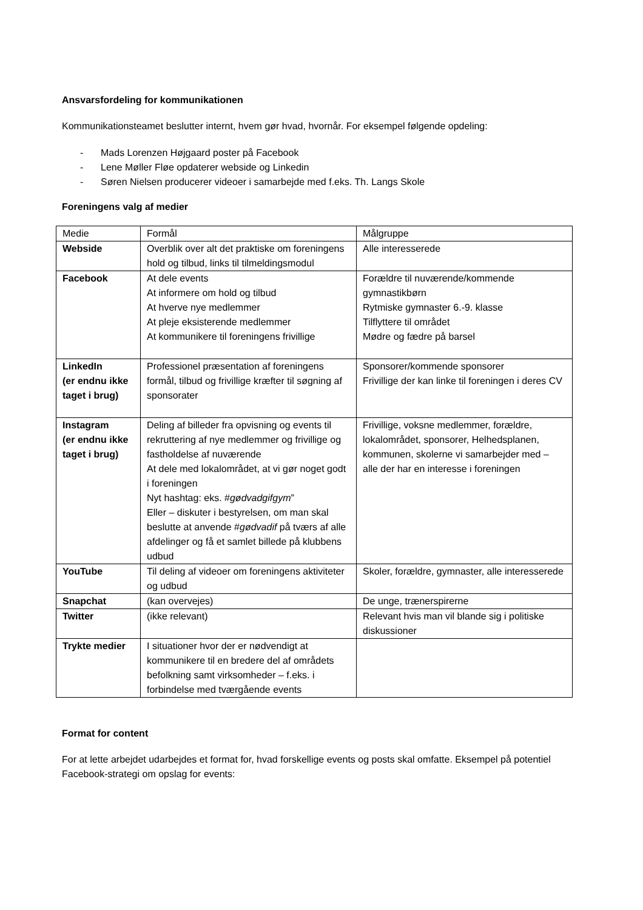Ansvarsfordeling for kommunikationen
Kommunikationsteamet beslutter internt, hvem gør hvad, hvornår. For eksempel følgende opdeling:
- Mads Lorenzen Højgaard poster på Facebook
- Lene Møller Fløe opdaterer webside og Linkedin
- Søren Nielsen producerer videoer i samarbejde med f.eks. Th. Langs Skole
Foreningens valg af medier
| Medie | Formål | Målgruppe |
| Webside | Overblik over alt det praktiske om foreningens hold og tilbud, links til tilmeldingsmodul | Alle interesserede |
| Facebook | At dele events At informere om hold og tilbud At hverve nye medlemmer At pleje eksisterende medlemmer At kommunikere til foreningens frivillige | Forældre til nuværende/kommende gymnastikbørn Rytmiske gymnaster 6.-9. klasse Tilflyttere til området Mødre og fædre på barsel |
| LinkedIn (er endnu ikke taget i brug) | Professionel præsentation af foreningens formål, tilbud og frivillige kræfter til søgning af sponsorater | Sponsorer/kommende sponsorer Frivillige der kan linke til foreningen i deres CV |
| Instagram (er endnu ikke taget i brug) | Deling af billeder fra opvisning og events til rekruttering af nye medlemmer og frivillige og fastholdelse af nuværende At dele med lokalområdet, at vi gør noget godt i foreningen Nyt hashtag: eks. # gødvadgifgym ” Eller – diskuter i bestyrelsen, om man skal beslutte at anvende # gødvadif på tværs af alle afdelinger og få et samlet billede på klubbens udbud | Frivillige, voksne medlemmer, forældre, lokalområdet, sponsorer, Helhedsplanen, kommunen, skolerne vi samarbejder med – alle der har en interesse i foreningen |
| YouTube | Til deling af videoer om foreningens aktiviteter og udbud | Skoler, forældre, gymnaster, alle interesserede |
| Snapchat | (kan overvejes) | De unge, trænerspirerne |
| Twitter | (ikke relevant) | Relevant hvis man vil blande sig i politiske diskussioner |
| Trykte medier | I situationer hvor der er nødvendigt at kommunikere til en bredere del af områdets befolkning samt virksomheder – f.eks. i forbindelse med tværgående events | |
Format for content
For at lette arbejdet udarbejdes et format for, hvad forskellige events og posts skal omfatte. Eksempel på potentiel Facebook-strategi om opslag for events: